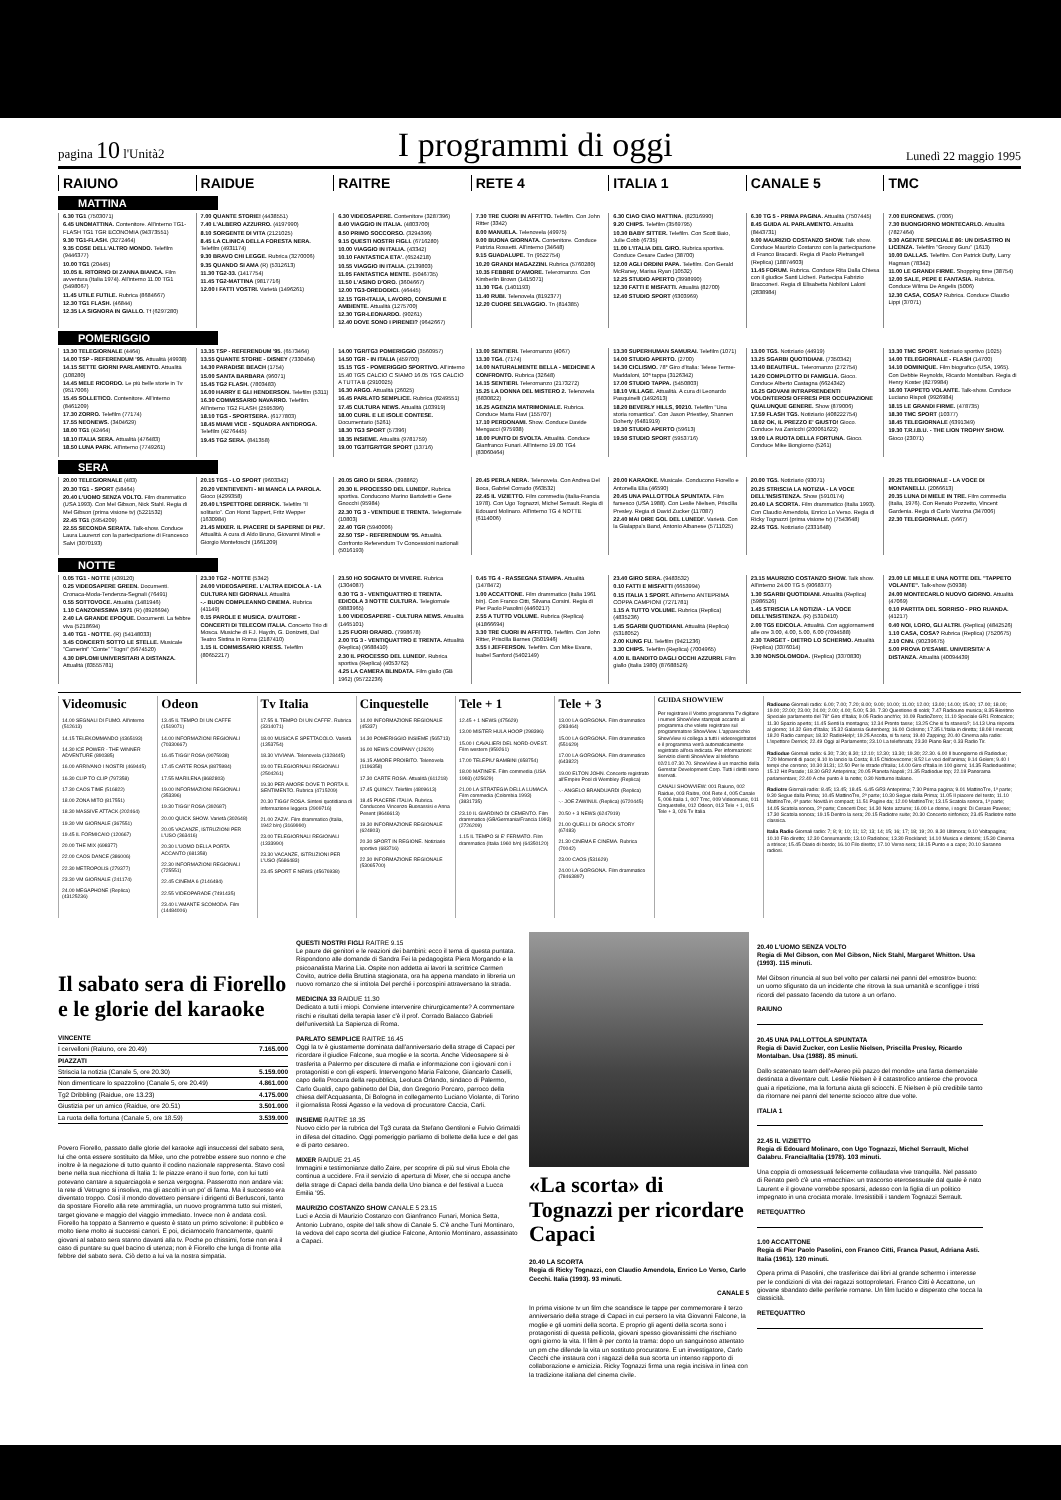pagina 10 l'Unità2
I programmi di oggi
Lunedì 22 maggio 1995
RAIUNO
RAIDUE
RAITRE
RETE 4
ITALIA 1
CANALE 5
TMC
MATTINA
6.30 TG1 (7503071)
6.45 UNOMATTINA. Contenitore. All'interno TG1-FLASH TG1 TGR ECONOMIA (94373551)
9.30 TG1-FLASH. (3272464)
9.35 COSE DELL'ALTRO MONDO. Telefilm (9446377)
10.00 TG1 (20445)
10.05 IL RITORNO DI ZANNA BIANCA. Film avventura (Italia 1974). All'interno 11.00 TG1 (5498067)
11.45 UTILE FUTILE. Rubrica (8684667)
12.30 TG1 FLASH. (46844)
12.35 LA SIGNORA IN GIALLO. Tf (6297280)
7.00 QUANTE STORIE! (4438551)
7.40 L'ALBERO AZZURRO. (4197990)
8.10 SORGENTE DI VITA (2121025)
8.45 LA CLINICA DELLA FORESTA NERA. Telefilm (4931174)
9.30 BRAVO CHI LEGGE. Rubrica (3270006)
9.35 QUANDO SI AMA (R) (5312613)
11.30 TG2-33. (1417754)
11.45 TG2-MATTINA (9817716)
12.00 I FATTI VOSTRI. Varietà (1496261)
6.30 VIDEOSAPERE. Contenitore (3287396)
8.40 VIAGGIO IN ITALIA. (4803700)
8.50 PRIMO SOCCORSO. (3294396)
9.15 QUESTI NOSTRI FIGLI. (6716280)
10.00 VIAGGIO IN ITALIA. (43342)
10.10 FANTASTICA ETA'. (6524218)
10.55 VIAGGIO IN ITALIA. (2139803)
11.05 FANTASTICA MENTE. (5046735)
11.50 L'ASINO D'ORO. (3604667)
12.00 TG3-OREDODICI. (46445)
12.15 TGR-ITALIA, LAVORO, CONSUMI E AMBIENTE. Attualità (1275700)
12.30 TGR-LEONARDO. (90261)
12.40 DOVE SONO I PIRENEI? (9642667)
7.30 TRE CUORI IN AFFITTO. Telefilm. Con John Ritter (3342)
8.00 MANUELA. Telenovela (49975)
9.00 BUONA GIORNATA. Contenitore. Conduce Patrizia Rossetti. All'interno (34648)
9.15 GUADALUPE. Tn (9522754)
10.20 GRANDI MAGAZZINI. Rubrica (5760280)
10.35 FEBBRE D'AMORE. Teleromanzo. Con Kimberlin Brown (1415071)
11.30 TG4. (1401193)
11.40 RUBI. Telenovela (8192377)
12.20 CUORE SELVAGGIO. Tn (814385)
6.30 CIAO CIAO MATTINA. (82316990)
9.20 CHIPS. Telefilm (3569795)
10.30 BABY SITTER. Telefilm. Con Scott Baio, Julie Cobb (6735)
11.00 L'ITALIA DEL GIRO. Rubrica sportiva. Conduce Cesare Cadeo (38700)
12.00 AGLI ORDINI PAPA. Telefilm. Con Gerald McRaney, Marisa Ryan (10532)
12.25 STUDIO APERTO (3998990)
12.30 FATTI E MISFATTI. Attualità (82700)
12.40 STUDIO SPORT (6303969)
6.30 TG 5 - PRIMA PAGINA. Attualità (7507445)
8.45 GUIDA AL PARLAMENTO. Attualità (8443731)
9.00 MAURIZIO COSTANZO SHOW. Talk show. Conduce Maurizio Costanzo con la partecipazione di Franco Bracardi. Regia di Paolo Pietrangeli (Replica) (18874603)
11.45 FORUM. Rubrica. Conduce Rita Dalla Chiesa con il giudice Santi Licheri. Partecipa Fabrizio Bracconeri. Regia di Elisabetta Nobiloni Laloni (2838984)
7.00 EURONEWS. (7006)
7.30 BUONGIORNO MONTECARLO. Attualità (7827464)
9.30 AGENTE SPECIALE 86: UN DISASTRO IN LICENZA. Telefilm "Groovy Guru" (1613)
10.00 DALLAS. Telefilm. Con Patrick Duffy, Larry Hagman (78342)
11.00 LE GRANDI FIRME. Shopping time (38754)
12.00 SALE, PEPE E FANTASIA. Rubrica. Conduce Wilma De Angelis (5006)
12.30 CASA, COSA? Rubrica. Conduce Claudio Lippi (37071)
POMERIGGIO
13.30 TELEGIORNALE (4464)
14.00 TSP - REFERENDUM '95. Attualità (49938)
14.15 SETTE GIORNI PARLAMENTO. Attualità (108280)
14.45 MELE RICORDO. Le più belle storie in Tv (9517006)
15.45 SOLLETICO. Contenitore. All'interno (8461209)
17.30 ZORRO. Telefilm (77174)
17.55 NEONEWS. (3404629)
18.00 TG1 (42464)
18.10 ITALIA SERA. Attualità (476483)
18.50 LUNA PARK. All'interno (7749261)
13.35 TSP - REFERENDUM '95. (6573464)
13.55 QUANTE STORIE - DISNEY (7330464)
14.30 PARADISE BEACH (1754)
15.00 SANTA BARBARA (96071)
15.45 TG2 FLASH. (7803483)
16.00 HARRY E GLI HENDERSON. Telefilm (5311)
16.30 COMMISSARIO NAVARRO. Telefilm. All'interno TG2 FLASH (2595396)
18.10 TGS - SPORTSERA. (6177803)
18.45 MIAMI VICE - SQUADRA ANTIDROGA. Telefilm (4276445)
19.45 TG2 SERA. (841358)
14.00 TGR/TG3 POMERIGGIO (3560957)
14.50 TGR - IN ITALIA (459700)
15.15 TGS - POMERIGGIO SPORTIVO. All'interno 15.40 TGS CALCIO C SIAMO 16.05 TGS CALCIO A TUTTA B (2910025)
16.30 ARGO. Attualità (26025)
16.45 PARLATO SEMPLICE. Rubrica (8249551)
17.45 CULTURA NEWS. Attualità (103919)
18.00 CURIL E LE ISOLE CONTESE. Documentario (5261)
18.30 TG3 SPORT (57396)
18.35 INSIEME. Attualità (9781759)
19.00 TG3/TGR/TGR SPORT (13716)
13.00 SENTIERI. Teleromanzo (4067)
13.30 TG4. (7174)
14.00 NATURALMENTE BELLA - MEDICINE A CONFRONTO. Rubrica (32648)
14.15 SENTIERI. Teleromanzo (2173272)
15.25 LA DONNA DEL MISTERO 2. Telenovela (6830822)
16.25 AGENZIA MATRIMONIALE. Rubrica. Conduce Marta Flavi (155707)
17.10 PERDONAMI. Show. Conduce Davide Mengacci (975938)
18.00 PUNTO DI SVOLTA. Attualità. Conduce Gianfranco Funari. All'interno 19.00 TG4 (83060464)
13.30 SUPERHUMAN SAMURAI. Telefilm (1071)
14.00 STUDIO APERTO. (2700)
14.30 CICLISMO. 78° Giro d'Italia: Telese Terme-Maddaloni, 10ª tappa (3126342)
17.00 STUDIO TAPPA. (5450803)
18.10 VILLAGE. Attualità. A cura di Leonardo Pasquinelli (1492613)
18.20 BEVERLY HILLS, 90210. Telefilm "Una storia romantica". Con Jason Priestley, Shannen Doherty (6481919)
19.30 STUDIO APERTO (59613)
19.50 STUDIO SPORT (5953716)
13.00 TG5. Notiziario (44919)
13.25 SGARBI QUOTIDIANI. (7350342)
13.40 BEAUTIFUL. Teleromanzo (272754)
14.20 COMPLOTTO DI FAMIGLIA. Gioco. Conduce Alberto Castagna (6624342)
16.25 GIOVANI INTRAPRENDENTI VOLONTEROSI OFFRESI PER OCCUPAZIONE QUALUNQUE GENERE. Show (879006)
17.59 FLASH TG5. Notiziario (408222754)
18.02 OK, IL PREZZO E' GIUSTO! Gioco. Conduce Iva Zanicchi (200061622)
19.00 LA RUOTA DELLA FORTUNA. Gioco. Conduce Mike Bongiorno (5261)
13.30 TMC SPORT. Notiziario sportivo (1025)
14.00 TELEGIORNALE - FLASH (14700)
14.10 DOMINIQUE. Film biografico (USA, 1965). Con Debbie Reynolds, Ricardo Montalban. Regia di Henry Koster (8279984)
16.00 TAPPETO VOLANTE. Talk-show. Conduce Luciano Rispoli (9926984)
18.15 LE GRANDI FIRME. (478735)
18.30 TMC SPORT (10377)
18.45 TELEGIORNALE (6391349)
19.30 T.R.I.B.U. - THE LION TROPHY SHOW. Gioco (23071)
SERA
20.00 TELEGIORNALE (483)
20.30 TG1 - SPORT (58464)
20.40 L'UOMO SENZA VOLTO. Film drammatico (USA 1993). Con Mel Gibson, Nick Stahl. Regia di Mel Gibson (prima visione tv) (5221532)
22.45 TG1 (5954209)
22.55 SECONDA SERATA. Talk-show. Conduce Laura Laurenzi con la partecipazione di Francesco Salvi (3070193)
20.15 TGS - LO SPORT (9603342)
20.20 VENTIEVENTI - MI MANCA LA PAROLA. Gioco (4299358)
20.40 L'ISPETTORE DERRICK. Telefilm "Il solitario". Con Horst Tappert, Fritz Wepper (1630984)
21.45 MIXER. IL PIACERE DI SAPERNE DI PIU'. Attualità. A cura di Aldo Bruno, Giovanni Minoli e Giorgio Montefoschi (1661209)
20.05 GIRO DI SERA. (398862)
20.30 IL PROCESSO DEL LUNEDI'. Rubrica sportiva. Conducono Marino Bartoletti e Gene Gnocchi (95984)
22.30 TG 3 - VENTIDUE E TRENTA. Telegiornale (10803)
22.40 TGR (5940006)
22.50 TSP - REFERENDUM '95. Attualità. Confronto Referendum Tv Concessioni nazionali (5016193)
20.45 PERLA NERA. Telenovela. Con Andrea Del Boca, Gabriel Corrado (663532)
22.45 IL VIZIETTO. Film commedia (Italia-Francia 1978). Con Ugo Tognazzi, Michel Serrault. Regia di Edouard Molinaro. All'interno TG 4 NOTTE (6114006)
20.00 KARAOKE. Musicale. Conducono Fiorello e Antonella Elia (46590)
20.45 UNA PALLOTTOLA SPUNTATA. Film farsesco (USA 1988). Con Leslie Nielsen, Priscilla Presley. Regia di David Zucker (117087)
22.40 MAI DIRE GOL DEL LUNEDI'. Varietà. Con la Gialappa's Band, Antonio Albanese (5711025)
20.00 TG5. Notiziario (93071)
20.25 STRISCIA LA NOTIZIA - LA VOCE DELL'INSISTENZA. Show (5910174)
20.40 LA SCORTA. Film drammatico (Italia 1993). Con Claudio Amendola, Enrico Lo Verso. Regia di Ricky Tognazzi (prima visione tv) (7543648)
22.45 TG5. Notiziario (2331648)
20.25 TELEGIORNALE - LA VOCE DI MONTANELLI. (2066613)
20.35 LUNA DI MIELE IN TRE. Film commedia (Italia, 1976). Con Renato Pozzetto, Vincent Gardenia. Regia di Carlo Vanzina (347006)
22.30 TELEGIORNALE. (5667)
NOTTE
0.05 TG1 - NOTTE (439120)
0.25 VIDEOSAPERE GREEN. Documenti. Cronaca-Moda-Tendenza-Segnali (76491)
0.55 SOTTOVOCE. Attualità (1481946)
1.10 CANZONISSIMA 1971 (R) (8926694)
2.40 LA GRANDE EPOQUE. Documenti. La febbre viva (5218694)
3.40 TG1 - NOTTE. (R) (54148033)
3.45 CONCERTI SOTTO LE STELLE. Musicale "Camerini" "Conte" "Togni" (5674520)
4.30 DIPLOMI UNIVERSITARI A DISTANZA. Attualità (83555781)
23.30 TG2 - NOTTE (5342)
24.00 VIDEOSAPERE. L'ALTRA EDICOLA - LA CULTURA NEI GIORNALI. Attualità
-.- BUON COMPLEANNO CINEMA. Rubrica (41149)
0.15 PAROLE E MUSICA. D'AUTORE - CONCERTI DI TELECOM ITALIA. Concerto Trio di Mosca. Musiche di F.J. Haydn, G. Donizetti, Dal Teatro Sistina in Roma (2187410)
1.15 IL COMMISSARIO KRESS. Telefilm (80652217)
23.50 HO SOGNATO DI VIVERE. Rubrica (1304087)
0.30 TG 3 - VENTIQUATTRO E TRENTA. EDICOLA 3 NOTTE CULTURA. Telegiornale (9883965)
1.00 VIDEOSAPERE - CULTURA NEWS. Attualità (1465101)
1.25 FUORI ORARIO. (7998678)
2.00 TG 3 - VENTIQUATTRO E TRENTA. Attualità (Replica) (9688410)
2.30 IL PROCESSO DEL LUNEDI'. Rubrica sportiva (Replica) (4053762)
4.25 LA CAMERA BLINDATA. Film giallo (GB 1962) (95722236)
0.45 TG 4 - RASSEGNA STAMPA. Attualità (1478472)
1.00 ACCATTONE. Film drammatico (Italia 1961 b/n). Con Franco Citti, Silvana Corsini. Regia di Pier Paolo Pasolini (4460217)
2.55 A TUTTO VOLUME. Rubrica (Replica) (41866694)
3.30 TRE CUORI IN AFFITTO. Telefilm. Con John Ritter, Priscilla Barnes (3501946)
3.55 I JEFFERSON. Telefilm. Con Mike Evans, Isabel Sanford (5402149)
23.40 GIRO SERA. (9483532)
0.10 FATTI E MISFATTI (6653994)
0.15 ITALIA 1 SPORT. All'interno ANTEPRIMA COPPA CAMPIONI (7271781)
1.15 A TUTTO VOLUME. Rubrica (Replica) (4835236)
1.45 SGARBI QUOTIDIANI. Attualità (Replica) (5318052)
2.00 KUNG FU. Telefilm (9421236)
3.30 CHIPS. Telefilm (Replica) (7004965)
4.00 IL BANDITO DAGLI OCCHI AZZURRI. Film giallo (Italia 1980) (87688526)
23.15 MAURIZIO COSTANZO SHOW. Talk show. All'interno 24.00 TG 5 (9068377)
1.30 SGARBI QUOTIDIANI. Attualità (Replica) (5986526)
1.45 STRISCIA LA NOTIZIA - LA VOCE DELL'INSISTENZA. (R) (5310410)
2.00 TG5 EDICOLA. Attualità. Con aggiornamenti alle ore 3.00, 4.00, 5.00, 6.00 (7094588)
2.30 TARGET - DIETRO LO SCHERMO. Attualità (Replica) (3376014)
3.30 NONSOLOMODA. (Replica) (3370830)
23.00 LE MILLE E UNA NOTTE DEL "TAPPETO VOLANTE". Talk-show (50938)
24.00 MONTECARLO NUOVO GIORNO. Attualità (47069)
0.10 PARTITA DEL SORRISO - PRO RUANDA. (41217)
0.40 NOI, LORO, GLI ALTRI. (Replica) (4842526)
1.10 CASA, COSA? Rubrica (Replica) (7520675)
2.10 CNN. (90239675)
5.00 PROVA D'ESAME. UNIVERSITA' A DISTANZA. Attualità (40094439)
Videomusic
14.00 SEGNALI DI FUMO. All'interno (512613)
14.15 TELEKOMMANDO (4365193)
14.30 ICE POWER - THE WINNER ADVENTURE (890385)
16.00 ARRIVANO I NOSTRI (469445)
16.30 CLIP TO CLIP (797358)
17.30 CAOS TIME (516822)
18.00 ZONA MITO (817551)
18.30 MASSIVE ATTACK (202464)
19.30 VM GIORNALE (367551)
19.45 IL FORMICAIO (120667)
20.00 THE MIX (698377)
22.00 CAOS DANCE (386006)
22.30 METROPOLIS (279377)
23.30 VM GIORNALE (241174)
24.00 MEGAPHONE (Replica) (43125236)
Odeon
13.45 IL TEMPO DI UN CAFFE (1519071)
14.00 INFORMAZIONI REGIONALI (70330667)
16.45 TIGGI' ROSA (9075938)
17.45 CARTE ROSA (8875984)
17.55 MARILENA (8682803)
19.00 INFORMAZIONI REGIONALI (353396)
19.30 TIGGI' ROSA (392687)
20.00 QUICK SHOW. Varietà (302648)
20.05 VACANZE, ISTRUZIONI PER L'USO (363416)
20.30 L'UOMO DELLA PORTA ACCANTO (681358)
22.30 INFORMAZIONI REGIONALI (725551)
22.45 CINEMA 6 (2146484)
22.55 VIDEOPARADE (7491435)
23.40 L'AMANTE SCOMODA. Film (14484006)
Tv Italia
17.55 IL TEMPO DI UN CAFFE'. Rubrica (3314071)
18.00 MUSICA E SPETTACOLO. Varietà (1353754)
18.30 VIVIANA. Telenovela (1328445)
19.00 TELEGIORNALI REGIONALI (2504261)
19.30 PER AMORE DOVE TI PORTA IL SENTIMENTO. Rubrica (4715209)
20.30 TIGGI' ROSA. Sintesi quotidiana di informazione leggera (2909716)
21.00 ZAZA'. Film drammatico (Italia, 1942 b/n) (3169990)
23.00 TELEGIORNALI REGIONALI (1333990)
23.30 VACANZE, ISTRUZIONI PER L'USO (5686483)
23.45 SPORT E NEWS (45676938)
Cinquestelle
14.00 INFORMAZIONE REGIONALE (45337)
14.30 POMERIGGIO INSIEME (565713)
16.00 NEWS COMPANY (12629)
16.15 AMORE PROIBITO. Telenovela (1196358)
17.30 CARTE ROSA. Attualità (611218)
17.45 QUINCY. Telefilm (4809613)
18.45 PIACERE ITALIA. Rubrica. Conducono Vincenzo Buonassisi e Anna Pesent (8646613)
19.30 INFORMAZIONE REGIONALE (624803)
20.30 SPORT IN REGIONE. Notiziario sportivo (683716)
22.30 INFORMAZIONE REGIONALE (53065700)
Tele + 1
12.45 + 1 NEWS (475629)
13.00 MISTER HULA HOOP (298396)
15.00 I CAVALIERI DEL NORD-OVEST. Film western (959261)
17.00 TELEPIU' BAMBINI (658754)
18.00 MATINE'E. Film commedia (USA 1993) (425629)
21.00 LA STRATEGIA DELLA LUMACA. Film commedia (Colombia 1993) (3831735)
23.10 IL GIARDINO DI CEMENTO. Film drammatico (GB/Germania/Francia 1993) (2726209)
1.15 IL TEMPO SI E' FERMATO. Film drammatico (Italia 1960 b/n) (64350120)
Tele + 3
13.00 LA GORGONA. Film drammatico (283464)
15.00 LA GORGONA. Film drammatico (551629)
17.00 LA GORGONA. Film drammatico (643822)
19.00 ELTON JOHN. Concerto registrato all'Empire Pool di Wembley (Replica)
-.- ANGELO BRANDUARDI (Replica)
-.- JOE ZAWINUL (Replica) (6720445)
20.50 + 3 NEWS (6247919)
21.00 QUELLI DI GROCK STORY (67483)
21.30 CINEMA E CINEMA. Rubrica (70042)
23.00 CAOS (531629)
24.00 LA GORGONA. Film drammatico (78463897)
GUIDA SHOWVIEW
Per registrare il Vostro programma Tv digitare i numeri ShowView stampati accanto al programma che volete registrare sul programmatore ShowView. L'apparecchio ShowView si collega a tutti i videoregistratori e il programma verrà automaticamente registrato all'ora indicata. Per informazioni: Servizio clienti ShowView al telefono 02/21.07.30.70. ShowView è un marchio della Gemstar Development Corp. Tutti i diritti sono riservati.
CANALI SHOWVIEW: 001 Raiuno, 002 Raidue, 003 Raitre, 004 Rete 4, 005 Canale 5, 006 Italia 1, 007 Tmc, 009 Videomusic, 011 Cinquestelle, 012 Odeon, 013 Tele + 1, 015 Tele + 3, 026 Tv Italia
Radiouno Giornali radio: 6.00; 7.00; 7.20; 8.00; 9.00; 10.00; 11.00; 12.00; 13.00; 14.00; 15.00; 17.00; 18.00; 19.00; 22.00; 23.00; 24.00; 2.00; 4.00; 5.00; 5.30. 7.30 Questione di soldi; 7.47 Radiouno musica; 8.35 Bioritmo Speciale parlamento del 78° Giro d'Italia; 9.05 Radio anch'io; 10.09 RadioZorro; 11.10 Speciale GR1 Rotocalco; 11.30 Spazio aperto; 11.45 Senti la montagna; 12.34 Pronto tasse; 13.25 Che si fa stasera?; 14.13 Una risposta al giorno; 14.32 Giro d'Italia; 15.32 Galassia Gutenberg; 16.00 Ciclismo; 17.35 L'Italia in diretta; 18.08 I mercati; 18.20 Radio campus; 18.32 RadioHelp!; 19.25 Ascolta, si fa sera; 19.40 Zapping; 20.40 Cinema alla radio: L'ispettore Derrick; 22.49 Oggi al Parlamento; 23.10 La telefonata; 23.30 Piano Bar; 0.33 Radio Tir.
Radiodue Giornali radio: 6.30; 7.30; 8.30; 12.10; 12.30; 13.30; 19.30; 22.30. 6.00 Il buongiorno di Radiodue; 7.20 Momenti di pace; 8.10 Io lancio la Costa; 8.15 Chidovecome; 8.52 Le voci dell'anima; 9.14 Golem; 9.40 I tempi che corrono; 10.30 3131; 12.50 Per le strade d'Italia; 14.00 Giro d'Italia in 100 giorni; 14.35 Radiodueitime; 15.12 Hit Parade; 18.30 GR2 Anteprima; 20.05 Planeta Napoli; 21.35 Radiodue top; 22.18 Panorama parlamentare; 22.40 A che punto è la notte; 0.30 Notturno italiano.
Radiotre Giornali radio: 8.45; 13.45; 18.45. 6.45 GR3 Anteprima; 7.30 Prima pagina; 9.01 MattinoTre, 1ª parte; 9.30 Segue dalla Prima; 10.45 MattinoTre, 2ª parte; 10.30 Segue dalla Prima; 11.05 Il piacere del testo; 11.10 MattinoTre, 4ª parte: Novità in compact; 11.51 Pagine da; 12.00 MattinoTre; 13.15 Scatola sonora, 1ª parte; 14.05 Scatola sonora, 2ª parte; Concerti Doc; 14.30 Note azzurre; 16.00 Le donne, i sogni: Di Cesare Pavese; 17.30 Scatola sonora; 19.15 Dentro la sera; 20.15 Radiotre suite; 20.30 Concerto sinfonico; 23.45 Radiotre notte classica.
Italia Radio Giornali radio: 7; 8; 9; 10; 11; 12; 13; 14; 15; 16; 17; 18; 19; 20. 8.30 Ultimora; 9.10 Voltapagina; 10.10 Filo diretto; 12.30 Consumando; 13.10 Radiobox; 13.30 Rockland; 14.10 Musica e dintorni; 15.30 Cinema a strisce; 15.45 Diario di bordo; 16.10 Filo diretto; 17.10 Verso sera; 18.15 Punto e a capo; 20.10 Saranno radiosi.
Il sabato sera di Fiorello e le glorie del karaoke
| VINCENTE | |
| --- | --- |
| I cervelloni (Raiuno, ore 20.49) | 7.165.000 |
| PIAZZATI | |
| Striscia la notizia (Canale 5, ore 20.30) | 5.159.000 |
| Non dimenticare lo spazzolino (Canale 5, ore 20.49) | 4.861.000 |
| Tg2 Dribbling (Raidue, ore 13.23) | 4.175.000 |
| Giustizia per un amico (Raidue, ore 20.51) | 3.501.000 |
| La ruota della fortuna (Canale 5, ore 18.59) | 3.539.000 |
Povero Fiorello, passato dalle glorie del karaoke agli insuccessi del sabato sera, lui che onta essere sostituito da Mike, uno che potrebbe essere suo nonno e che inoltre è la negazione di tutto quanto il codino nazionale rappresenta. Stavo così bene nella sua nicchiona di Italia 1: le piazze erano il suo forte, con lui tutti potevano cantare a squarciagola e senza vergogna. Passerotto non andare via: la rete di Vetrugno si insoliva, ma gli ascolti in un po' di fama. Ma il successo era diventato troppo. Così il mondo dovettero pensare i dirigenti di Berlusconi, tanto da spostare Fiorello alla rete ammiraglia, un nuovo programma tutto sui misteri, target giovane e maggio del viaggio immediato. Invece non è andata così. Fiorello ha toppato a Sanremo e questo è stato un primo scivolone: il pubblico e molto tiene molto ai successi canori. E poi, diciamocelo francamente, quanti giovani al sabato sera stanno davanti alla tv. Poche po chissimi, forse non era il caso di puntare su quel bacino di utenza; non è Fiorello che lunga di fronte alla febbre del sabato sera. Ciò detto a lui va la nostra simpatia.
QUESTI NOSTRI FIGLI RAITRE 9.15
Le paure dei genitori e le reazioni dei bambini: ecco il tema di questa puntata. Rispondono alle domande di Sandra Fei la pedagogista Piera Morgando e la psicoanalista Marina Lia. Ospite non addetta ai lavori la scrittrice Carmen Covito, autrice della Bruttina stagionata, ora ha appena mandato in libreria un nuovo romanzo che si intitola Del perché i porcospini attraversano la strada.
MEDICINA 33 RAIDUE 11.30
Dedicato a tutti i miopi. Conviene intervenire chirurgicamente? A commentare rischi e risultati della terapia laser c'è il prof. Corrado Balacco Gabrieli dell'università La Sapienza di Roma.
PARLATO SEMPLICE RAITRE 16.45
Oggi la tv è giustamente dominata dall'anniversario della strage di Capaci per ricordare il giudice Falcone, sua moglie e la scorta. Anche Videosapere si è trasferita a Palermo per discutere di mafia e informazione con i giovani con i protagonisti e con gli esperti. Intervengono Maria Falcone, Giancarlo Caselli, capo della Procura della repubblica, Leoluca Orlando, sindaco di Palermo, Carlo Gualdi, capo gabinetto del Dia, don Gregorio Porcaro, parroco della chiesa dell'Acquasanta, Di Bologna in collegamento Luciano Violante, di Torino il giornalista Rossi Agasso e la vedova di procuratore Caccia, Carli.
INSIEME RAITRE 18.35
Nuovo ciclo per la rubrica del Tg3 curata da Stefano Gentiloni e Fulvio Grimaldi in difesa del cittadino. Oggi pomeriggio parliamo di bollette della luce e del gas e di parto cesareo.
MIXER RAIDUE 21.45
Immagini e testimonianze dallo Zaire, per scoprire di più sul virus Ebola che continua a uccidere. Fra il servizio di apertura di Mixer, che si occupa anche della strage di Capaci della banda della Uno bianca e del festival a Lucca Emilia '95.
MAURIZIO COSTANZO SHOW CANALE 5 23.15
Luci e Accia di Maurizio Costanzo con Gianfranco Funari, Monica Setta, Antonio Lubrano, ospite del talk show di Canale 5. C'è anche Tuni Montinaro, la vedova del capo scorta del giudice Falcone, Antonio Montinaro, assassinato a Capaci.
«La scorta» di Tognazzi per ricordare Capaci
20.40 LA SCORTA
Regia di Ricky Tognazzi, con Claudio Amendola, Enrico Lo Verso, Carlo Cecchi. Italia (1993). 93 minuti.
CANALE 5
In prima visione tv un film che scandisce le tappe per commemorare il terzo anniversario della strage di Capaci in cui persero la vita Giovanni Falcone, la moglie e gli uomini della scorta. E proprio gli agenti della scorta sono i protagonisti di questa pellicola, giovani spesso giovanissimi che rischiano ogni giorno la vita. Il film è per conto la trama: dopo un sanguinoso attentato un pm che difende la vita un sostituto procuratore. E un investigatore, Carlo Cecchi che instaura con i ragazzi della sua scorta un intenso rapporto di collaborazione e amicizia. Ricky Tognazzi firma una regia incisiva in linea con la tradizione italiana del cinema civile.
20.40 L'UOMO SENZA VOLTO
Regia di Mel Gibson, con Mel Gibson, Nick Stahl, Margaret Whitton. Usa (1993). 115 minuti.
Mel Gibson rinuncia al suo bel volto per calarsi nei panni del «mostro» buono: un uomo sfigurato da un incidente che ritrova la sua umanità e sconfigge i tristi ricordi del passato facendo da tutore a un orfano.
RAIUNO
20.45 UNA PALLOTTOLA SPUNTATA
Regia di David Zucker, con Leslie Nielsen, Priscilla Presley, Ricardo Montalban. Usa (1988). 85 minuti.
Dallo scatenato team dell'«Aereo più pazzo del mondo» una farsa demenziale destinata a diventare cult. Leslie Nielsen è il catastrofico antieroe che provoca guai a ripetizione, ma la fortuna aiuta gli sciocchi. E Nielsen è più credibile tanto da ritornare nei panni del tenente sciocco altre due volte.
ITALIA 1
22.45 IL VIZIETTO
Regia di Edouard Molinaro, con Ugo Tognazzi, Michel Serrault, Michel Galabru. Francia/Italia (1978). 103 minuti.
Una coppia di omosessuali felicemente collaudata vive tranquilla. Nel passato di Renato però c'è una «macchia»: un trascorso eterosessuale dal quale è nato Laurent e il giovane vorrebbe sposarsi, adesso con la figlia di un politico impegnato in una crociata morale. Irresistibili i tandem Tognazzi Serrault.
RETEQUATTRO
1.00 ACCATTONE
Regia di Pier Paolo Pasolini, con Franco Citti, Franca Pasut, Adriana Asti. Italia (1961). 120 minuti.
Opera prima di Pasolini, che trasferisce dai libri al grande schermo i interesse per le condizioni di vita dei ragazzi sottoproletari. Franco Citti è Accattone, un giovane sbandato delle periferie romane. Un film lucido e disperato che tocca la classicità.
RETEQUATTRO